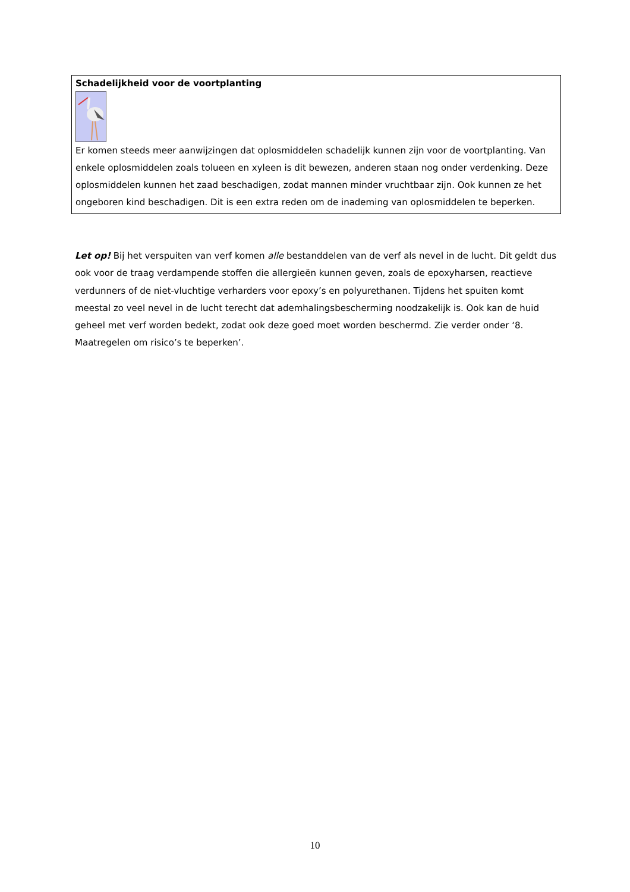Schadelijkheid voor de voortplanting
Er komen steeds meer aanwijzingen dat oplosmiddelen schadelijk kunnen zijn voor de voortplanting. Van enkele oplosmiddelen zoals tolueen en xyleen is dit bewezen, anderen staan nog onder verdenking. Deze oplosmiddelen kunnen het zaad beschadigen, zodat mannen minder vruchtbaar zijn. Ook kunnen ze het ongeboren kind beschadigen. Dit is een extra reden om de inademing van oplosmiddelen te beperken.
Let op! Bij het verspuiten van verf komen alle bestanddelen van de verf als nevel in de lucht. Dit geldt dus ook voor de traag verdampende stoffen die allergieën kunnen geven, zoals de epoxyharsen, reactieve verdunners of de niet-vluchtige verharders voor epoxy’s en polyurethanen. Tijdens het spuiten komt meestal zo veel nevel in de lucht terecht dat ademhalingsbescherming noodzakelijk is. Ook kan de huid geheel met verf worden bedekt, zodat ook deze goed moet worden beschermd. Zie verder onder ‘8. Maatregelen om risico’s te beperken’.
10